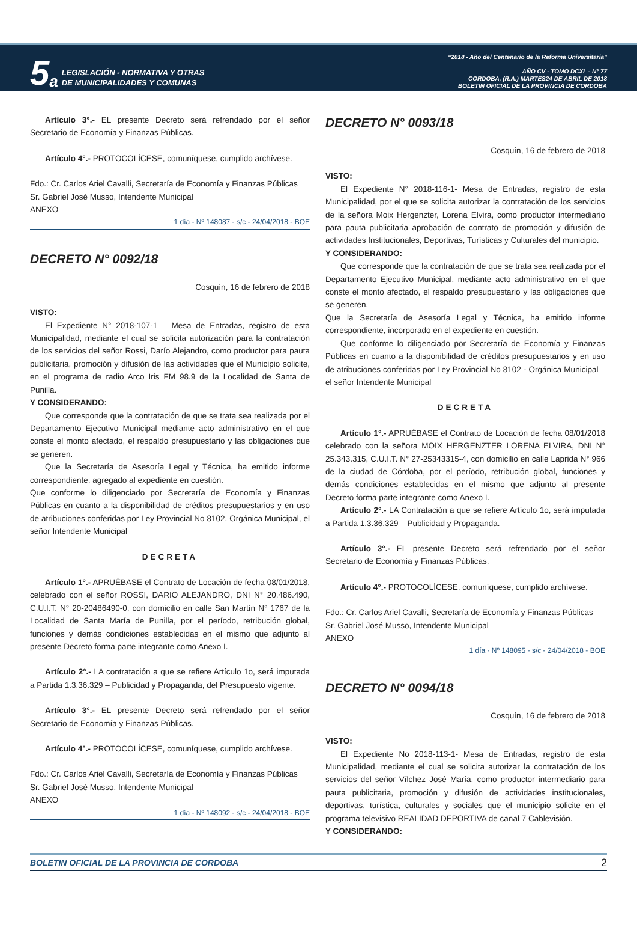5 a
LEGISLACIÓN - NORMATIVA Y OTRAS
DE MUNICIPALIDADES Y COMUNAS
“2018 - Año del Centenario de la Reforma Universitaria”
AÑO CV - TOMO DCXL - N° 77
CORDOBA, (R.A.) MARTES24 DE ABRIL DE 2018
BOLETIN OFICIAL DE LA PROVINCIA DE CORDOBA
Artículo 3°.- EL presente Decreto será refrendado por el señor Secretario de Economía y Finanzas Públicas.
Artículo 4°.- PROTOCOLÍCESE, comuníquese, cumplido archívese.
Fdo.: Cr. Carlos Ariel Cavalli, Secretaría de Economía y Finanzas Públicas
Sr. Gabriel José Musso, Intendente Municipal
ANEXO
1 día - Nº 148087 - s/c - 24/04/2018 - BOE
DECRETO N° 0092/18
Cosquín, 16 de febrero de 2018
VISTO:
El Expediente N° 2018-107-1 – Mesa de Entradas, registro de esta Municipalidad, mediante el cual se solicita autorización para la contratación de los servicios del señor Rossi, Darío Alejandro, como productor para pauta publicitaria, promoción y difusión de las actividades que el Municipio solicite, en el programa de radio Arco Iris FM 98.9 de la Localidad de Santa de Punilla.
Y CONSIDERANDO:
Que corresponde que la contratación de que se trata sea realizada por el Departamento Ejecutivo Municipal mediante acto administrativo en el que conste el monto afectado, el respaldo presupuestario y las obligaciones que se generen.
Que la Secretaría de Asesoría Legal y Técnica, ha emitido informe correspondiente, agregado al expediente en cuestión.
Que conforme lo diligenciado por Secretaría de Economía y Finanzas Públicas en cuanto a la disponibilidad de créditos presupuestarios y en uso de atribuciones conferidas por Ley Provincial No 8102, Orgánica Municipal, el señor Intendente Municipal
DECRETA
Artículo 1°.- APRUÉBASE el Contrato de Locación de fecha 08/01/2018, celebrado con el señor ROSSI, DARIO ALEJANDRO, DNI N° 20.486.490, C.U.I.T. N° 20-20486490-0, con domicilio en calle San Martín N° 1767 de la Localidad de Santa María de Punilla, por el período, retribución global, funciones y demás condiciones establecidas en el mismo que adjunto al presente Decreto forma parte integrante como Anexo I.
Artículo 2°.- LA contratación a que se refiere Artículo 1o, será imputada a Partida 1.3.36.329 – Publicidad y Propaganda, del Presupuesto vigente.
Artículo 3°.- EL presente Decreto será refrendado por el señor Secretario de Economía y Finanzas Públicas.
Artículo 4°.- PROTOCOLÍCESE, comuníquese, cumplido archívese.
Fdo.: Cr. Carlos Ariel Cavalli, Secretaría de Economía y Finanzas Públicas
Sr. Gabriel José Musso, Intendente Municipal
ANEXO
1 día - Nº 148092 - s/c - 24/04/2018 - BOE
DECRETO N° 0093/18
Cosquín, 16 de febrero de 2018
VISTO:
El Expediente N° 2018-116-1- Mesa de Entradas, registro de esta Municipalidad, por el que se solicita autorizar la contratación de los servicios de la señora Moix Hergenzter, Lorena Elvira, como productor intermediario para pauta publicitaria aprobación de contrato de promoción y difusión de actividades Institucionales, Deportivas, Turísticas y Culturales del municipio.
Y CONSIDERANDO:
Que corresponde que la contratación de que se trata sea realizada por el Departamento Ejecutivo Municipal, mediante acto administrativo en el que conste el monto afectado, el respaldo presupuestario y las obligaciones que se generen.
Que la Secretaría de Asesoría Legal y Técnica, ha emitido informe correspondiente, incorporado en el expediente en cuestión.
Que conforme lo diligenciado por Secretaría de Economía y Finanzas Públicas en cuanto a la disponibilidad de créditos presupuestarios y en uso de atribuciones conferidas por Ley Provincial No 8102 - Orgánica Municipal – el señor Intendente Municipal
DECRETA
Artículo 1°.- APRUÉBASE el Contrato de Locación de fecha 08/01/2018 celebrado con la señora MOIX HERGENZTER LORENA ELVIRA, DNI N° 25.343.315, C.U.I.T. N° 27-25343315-4, con domicilio en calle Laprida N° 966 de la ciudad de Córdoba, por el período, retribución global, funciones y demás condiciones establecidas en el mismo que adjunto al presente Decreto forma parte integrante como Anexo I.
Artículo 2°.- LA Contratación a que se refiere Artículo 1o, será imputada a Partida 1.3.36.329 – Publicidad y Propaganda.
Artículo 3°.- EL presente Decreto será refrendado por el señor Secretario de Economía y Finanzas Públicas.
Artículo 4°.- PROTOCOLÍCESE, comuníquese, cumplido archívese.
Fdo.: Cr. Carlos Ariel Cavalli, Secretaría de Economía y Finanzas Públicas
Sr. Gabriel José Musso, Intendente Municipal
ANEXO
1 día - Nº 148095 - s/c - 24/04/2018 - BOE
DECRETO N° 0094/18
Cosquín, 16 de febrero de 2018
VISTO:
El Expediente No 2018-113-1- Mesa de Entradas, registro de esta Municipalidad, mediante el cual se solicita autorizar la contratación de los servicios del señor Vílchez José María, como productor intermediario para pauta publicitaria, promoción y difusión de actividades institucionales, deportivas, turística, culturales y sociales que el municipio solicite en el programa televisivo REALIDAD DEPORTIVA de canal 7 Cablevisión.
Y CONSIDERANDO:
BOLETIN OFICIAL DE LA PROVINCIA DE CORDOBA 2